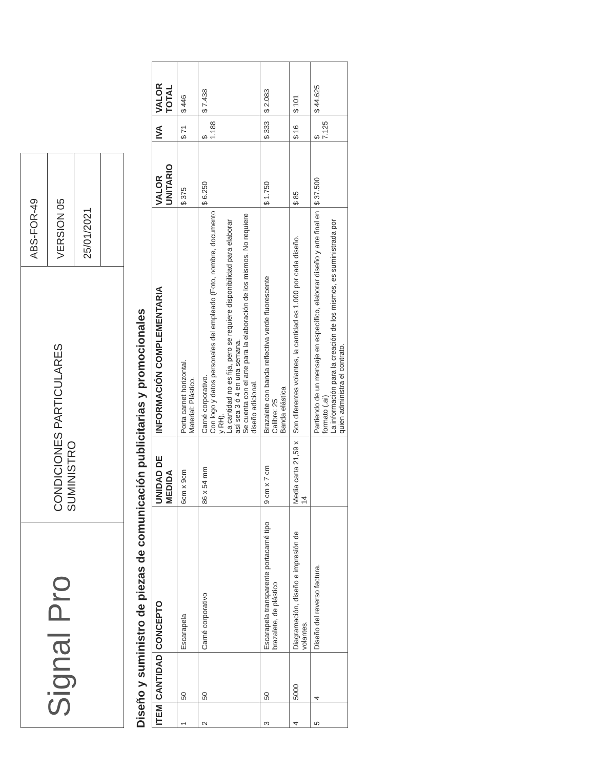Signal Pro
CONDICIONES PARTICULARES
SUMINISTRO
ABS-FOR-49
VERSION 05
25/01/2021
Diseño y suministro de piezas de comunicación publicitarias y promocionales
| ITEM | CANTIDAD | CONCEPTO | UNIDAD DE MEDIDA | INFORMACIÓN COMPLEMENTARIA | VALOR UNITARIO | IVA | VALOR TOTAL |
| --- | --- | --- | --- | --- | --- | --- | --- |
| 1 | 50 | Escarapela | 6cm x 9cm | Porta carnet horizontal. Material: Plástico. | $ 375 | $ 71 | $ 446 |
| 2 | 50 | Carné corporativo | 86 x 54 mm | Carné corporativo. Con logo y datos personales del empleado (Foto, nombre, documento y RH). La cantidad no es fija, pero se requiere disponibilidad para elaborar así sea 3 ó 4 en una semana. Se cuenta con el arte para la elaboración de los mismos. No requiere diseño adicional. | $ 6.250 | $ 1.188 | $ 7.438 |
| 3 | 50 | Escarapela transparente portacarné tipo brazalete, de plástico | 9 cm x 7 cm | Brazalete con banda reflectiva verde fluorescente Calibre: 25 Banda elástica | $ 1.750 | $ 333 | $ 2.083 |
| 4 | 5000 | Diagramación, diseño e impresión de volantes. | Media carta 21,59 x 14 | Son diferentes volantes, la cantidad es 1.000 por cada diseño. | $ 85 | $ 16 | $ 101 |
| 5 | 4 | Diseño del reverso factura. | | Partiendo de un mensaje en específico, elaborar diseño y arte final en formato (.ai) La información para la creación de los mismos, es suministrada por quien administra el contrato. | $ 37.500 | $ 7.125 | $ 44.625 |